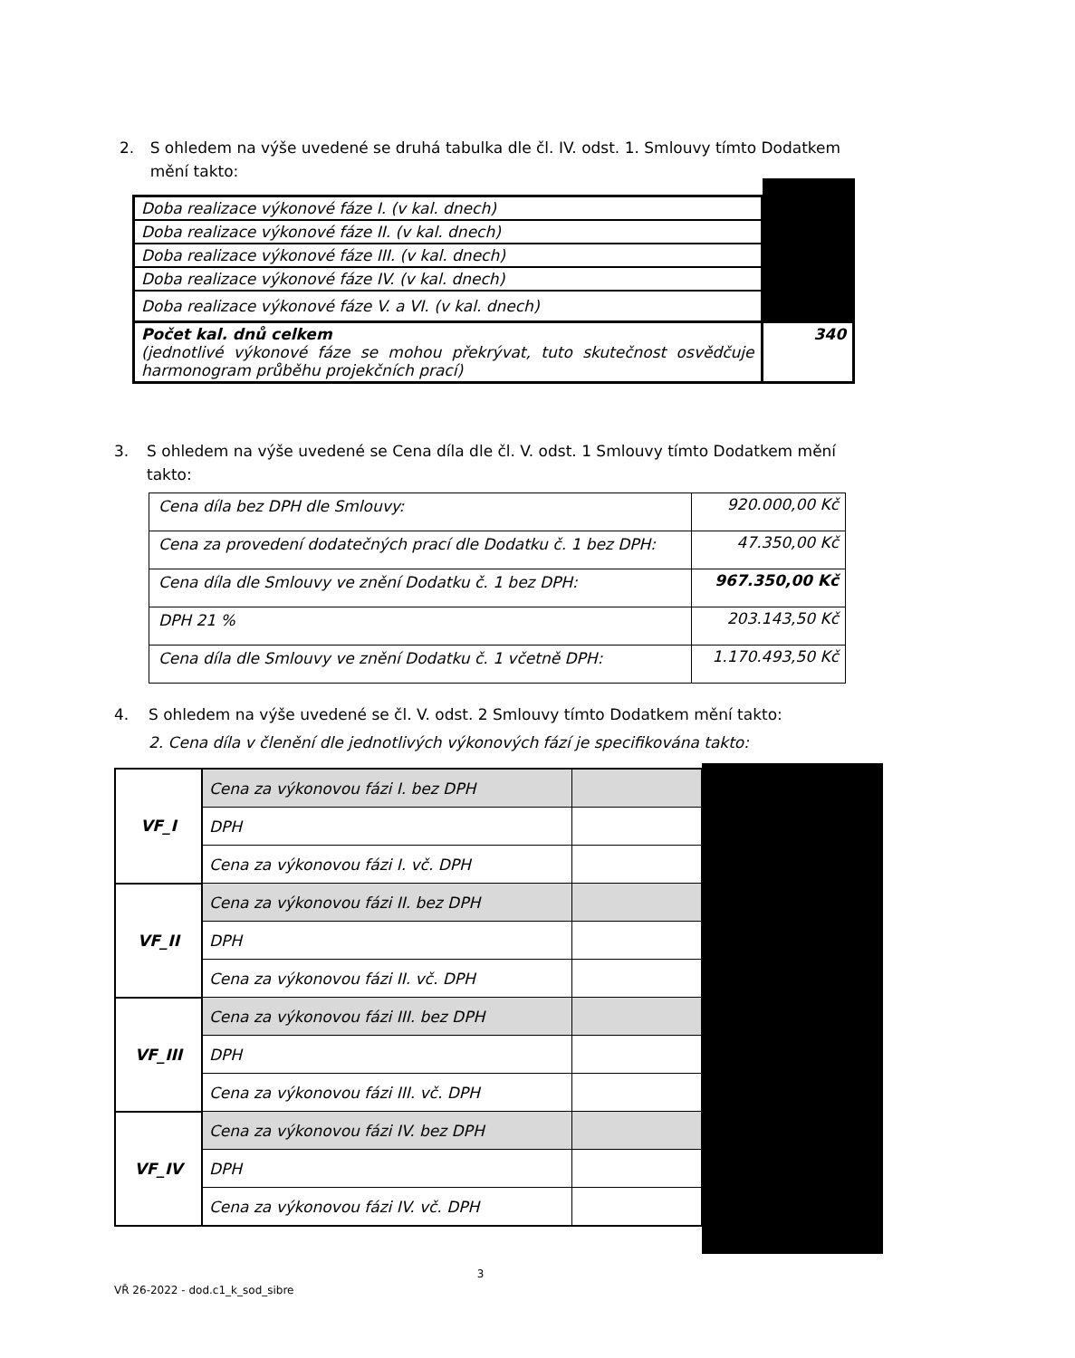2. S ohledem na výše uvedené se druhá tabulka dle čl. IV. odst. 1. Smlouvy tímto Dodatkem mění takto:
| Doba realizace výkonové fáze I. (v kal. dnech) | |
| Doba realizace výkonové fáze II. (v kal. dnech) | |
| Doba realizace výkonové fáze III. (v kal. dnech) | |
| Doba realizace výkonové fáze IV. (v kal. dnech) | |
| Doba realizace výkonové fáze V. a VI. (v kal. dnech) | |
| Počet kal. dnů celkem (jednotlivé výkonové fáze se mohou překrývat, tuto skutečnost osvědčuje harmonogram průběhu projekčních prací) | 340 |
3. S ohledem na výše uvedené se Cena díla dle čl. V. odst. 1 Smlouvy tímto Dodatkem mění takto:
| Cena díla bez DPH dle Smlouvy: | 920.000,00 Kč |
| Cena za provedení dodatečných prací dle Dodatku č. 1 bez DPH: | 47.350,00 Kč |
| Cena díla dle Smlouvy ve znění Dodatku č. 1 bez DPH: | 967.350,00 Kč |
| DPH 21 % | 203.143,50 Kč |
| Cena díla dle Smlouvy ve znění Dodatku č. 1 včetně DPH: | 1.170.493,50 Kč |
4. S ohledem na výše uvedené se čl. V. odst. 2 Smlouvy tímto Dodatkem mění takto:
2. Cena díla v členění dle jednotlivých výkonových fází je specifikována takto:
| VF_I | Cena za výkonovou fázi I. bez DPH | |
| | DPH | |
| | Cena za výkonovou fázi I. vč. DPH | |
| VF_II | Cena za výkonovou fázi II. bez DPH | |
| | DPH | |
| | Cena za výkonovou fázi II. vč. DPH | |
| VF_III | Cena za výkonovou fázi III. bez DPH | |
| | DPH | |
| | Cena za výkonovou fázi III. vč. DPH | |
| VF_IV | Cena za výkonovou fázi IV. bez DPH | |
| | DPH | |
| | Cena za výkonovou fázi IV. vč. DPH | |
3
VŘ 26-2022 - dod.c1_k_sod_sibre